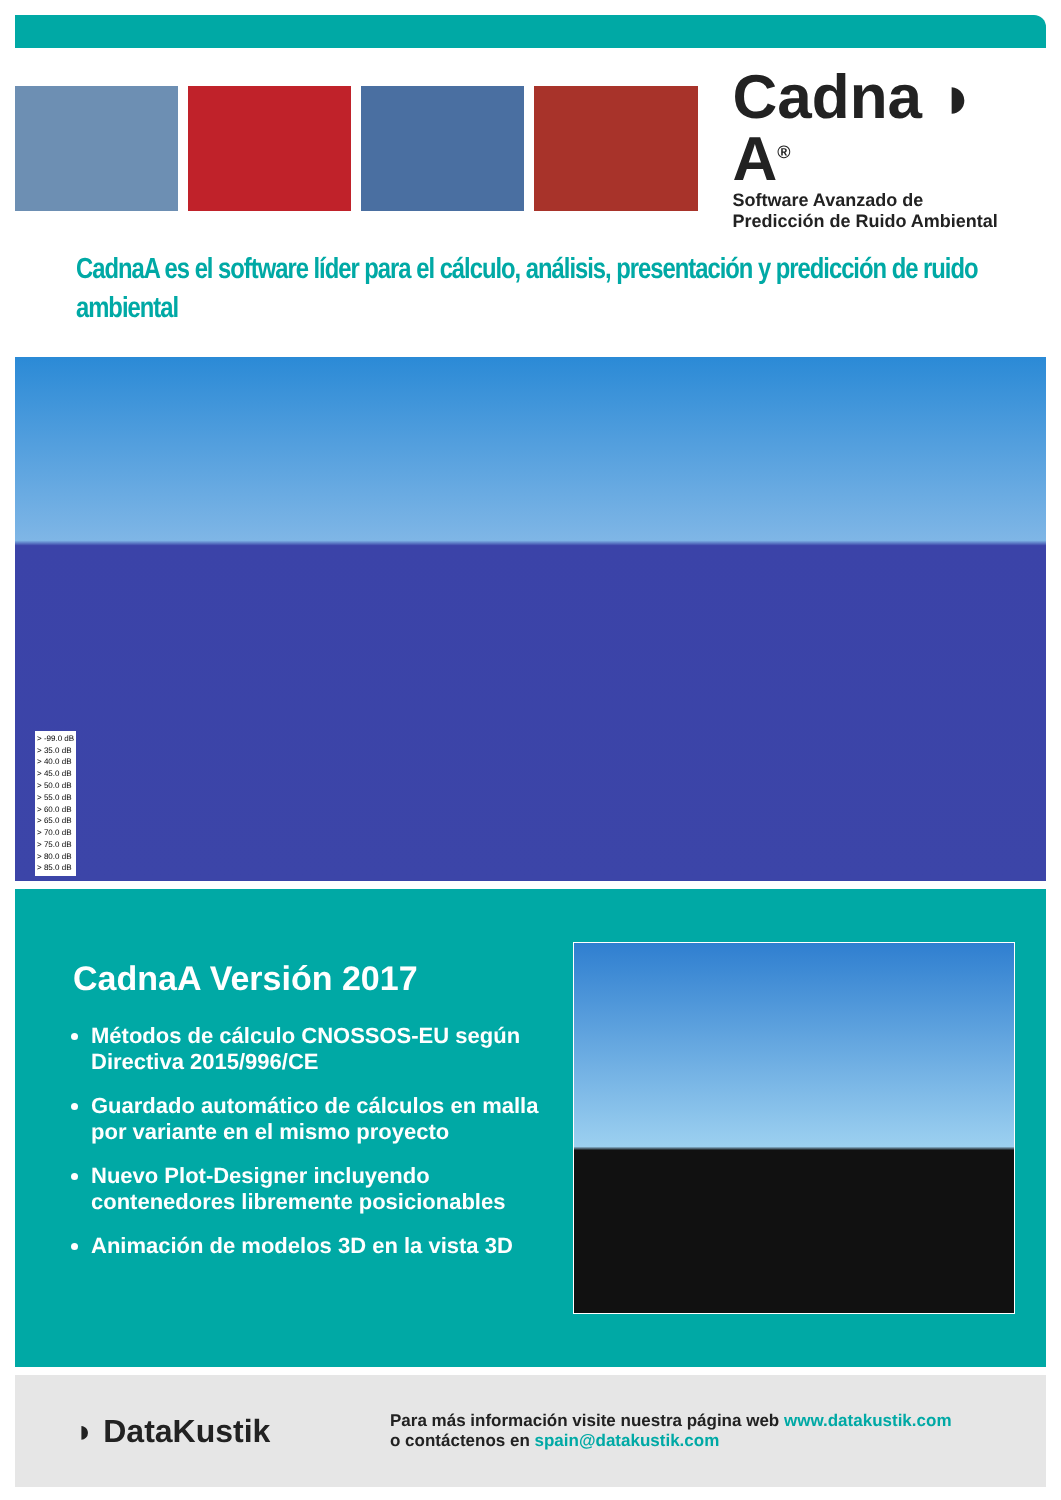Cadna ◗ A<sup>®</sup>
Software Avanzado de
Predicción de Ruido Ambiental
CadnaA es el software líder para el cálculo, análisis, presentación y predicción de ruido ambiental
> -99.0 dB
> 35.0 dB
> 40.0 dB
> 45.0 dB
> 50.0 dB
> 55.0 dB
> 60.0 dB
> 65.0 dB
> 70.0 dB
> 75.0 dB
> 80.0 dB
> 85.0 dB
CadnaA Versión 2017
Métodos de cálculo CNOSSOS-EU según Directiva 2015/996/CE
Guardado automático de cálculos en malla por variante en el mismo proyecto
Nuevo Plot-Designer incluyendo contenedores libremente posicionables
Animación de modelos 3D en la vista 3D
◗ DataKustik
Para más información visite nuestra página web www.datakustik.com
o contáctenos en spain@datakustik.com